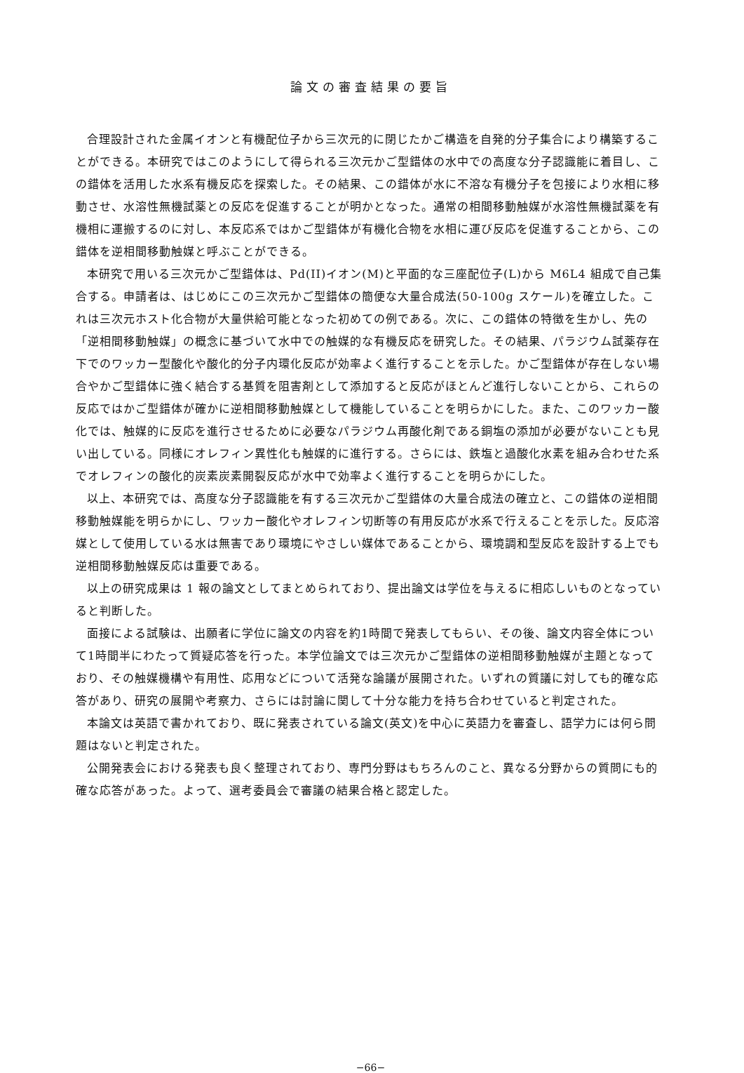論文の審査結果の要旨
合理設計された金属イオンと有機配位子から三次元的に閉じたかご構造を自発的分子集合により構築することができる。本研究ではこのようにして得られる三次元かご型錯体の水中での高度な分子認識能に着目し、この錯体を活用した水系有機反応を探索した。その結果、この錯体が水に不溶な有機分子を包接により水相に移動させ、水溶性無機試薬との反応を促進することが明かとなった。通常の相間移動触媒が水溶性無機試薬を有機相に運搬するのに対し、本反応系ではかご型錯体が有機化合物を水相に運び反応を促進することから、この錯体を逆相間移動触媒と呼ぶことができる。
本研究で用いる三次元かご型錯体は、Pd(II)イオン(M)と平面的な三座配位子(L)から M6L4 組成で自己集合する。申請者は、はじめにこの三次元かご型錯体の簡便な大量合成法(50-100g スケール)を確立した。これは三次元ホスト化合物が大量供給可能となった初めての例である。次に、この錯体の特徴を生かし、先の「逆相間移動触媒」の概念に基づいて水中での触媒的な有機反応を研究した。その結果、パラジウム試薬存在下でのワッカー型酸化や酸化的分子内環化反応が効率よく進行することを示した。かご型錯体が存在しない場合やかご型錯体に強く結合する基質を阻害剤として添加すると反応がほとんど進行しないことから、これらの反応ではかご型錯体が確かに逆相間移動触媒として機能していることを明らかにした。また、このワッカー酸化では、触媒的に反応を進行させるために必要なパラジウム再酸化剤である銅塩の添加が必要がないことも見い出している。同様にオレフィン異性化も触媒的に進行する。さらには、鉄塩と過酸化水素を組み合わせた系でオレフィンの酸化的炭素炭素開裂反応が水中で効率よく進行することを明らかにした。
以上、本研究では、高度な分子認識能を有する三次元かご型錯体の大量合成法の確立と、この錯体の逆相間移動触媒能を明らかにし、ワッカー酸化やオレフィン切断等の有用反応が水系で行えることを示した。反応溶媒として使用している水は無害であり環境にやさしい媒体であることから、環境調和型反応を設計する上でも逆相間移動触媒反応は重要である。
以上の研究成果は 1 報の論文としてまとめられており、提出論文は学位を与えるに相応しいものとなっていると判断した。
面接による試験は、出願者に学位に論文の内容を約1時間で発表してもらい、その後、論文内容全体について1時間半にわたって質疑応答を行った。本学位論文では三次元かご型錯体の逆相間移動触媒が主題となっており、その触媒機構や有用性、応用などについて活発な論議が展開された。いずれの質議に対しても的確な応答があり、研究の展開や考察力、さらには討論に関して十分な能力を持ち合わせていると判定された。
本論文は英語で書かれており、既に発表されている論文(英文)を中心に英語力を審査し、語学力には何ら問題はないと判定された。
公開発表会における発表も良く整理されており、専門分野はもちろんのこと、異なる分野からの質問にも的確な応答があった。よって、選考委員会で審議の結果合格と認定した。
−66−